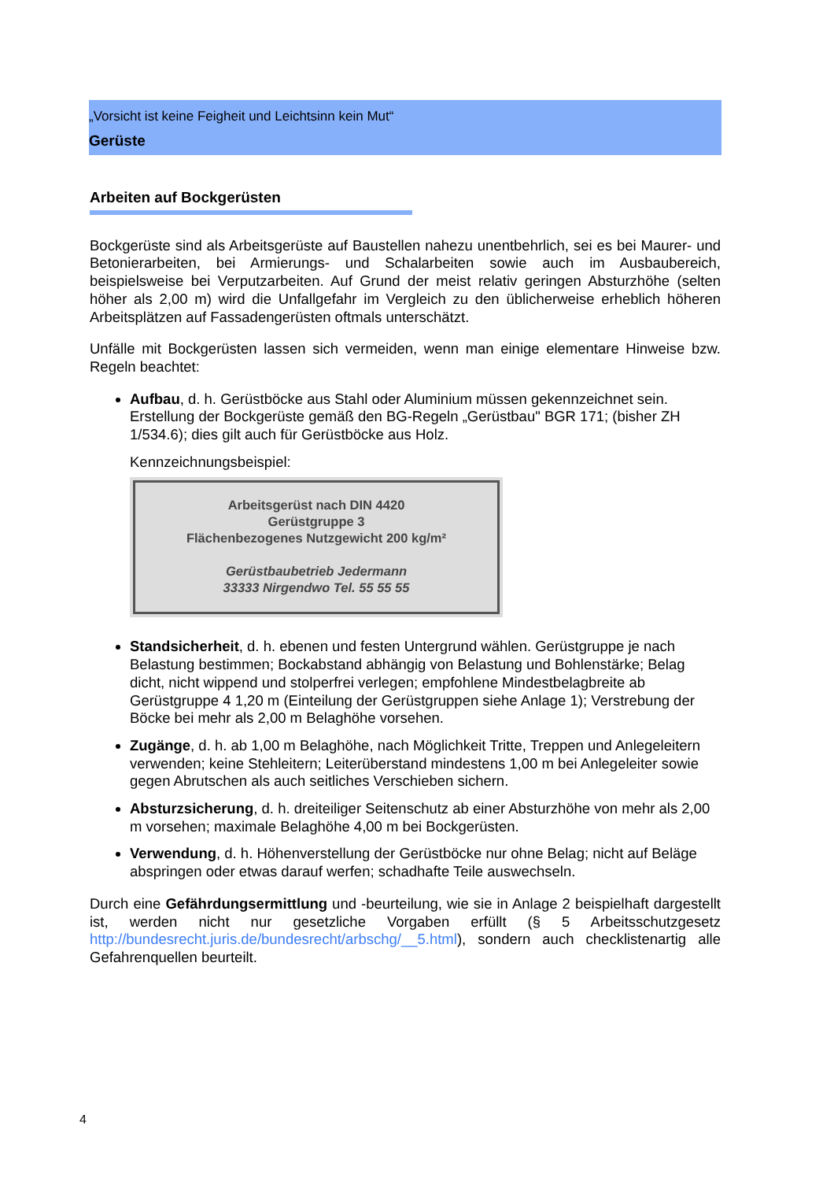„Vorsicht ist keine Feigheit und Leichtsinn kein Mut“
Gerüste
Arbeiten auf Bockgerüsten
Bockgerüste sind als Arbeitsgerüste auf Baustellen nahezu unentbehrlich, sei es bei Maurer- und Betonierarbeiten, bei Armierungs- und Schalarbeiten sowie auch im Ausbaubereich, beispielsweise bei Verputzarbeiten. Auf Grund der meist relativ geringen Absturzhöhe (selten höher als 2,00 m) wird die Unfallgefahr im Vergleich zu den üblicherweise erheblich höheren Arbeitsplätzen auf Fassadengerüsten oftmals unterschätzt.
Unfälle mit Bockgerüsten lassen sich vermeiden, wenn man einige elementare Hinweise bzw. Regeln beachtet:
Aufbau, d. h. Gerüstböcke aus Stahl oder Aluminium müssen gekennzeichnet sein. Erstellung der Bockgerüste gemäß den BG-Regeln „Gerüstbau" BGR 171; (bisher ZH 1/534.6); dies gilt auch für Gerüstböcke aus Holz.
Kennzeichnungsbeispiel:
Arbeitsgerüst nach DIN 4420
Gerüstgruppe 3
Flächenbezogenes Nutzgewicht 200 kg/m²
Gerüstbaubetrieb Jedermann
33333 Nirgendwo Tel. 55 55 55
Standsicherheit, d. h. ebenen und festen Untergrund wählen. Gerüstgruppe je nach Belastung bestimmen; Bockabstand abhängig von Belastung und Bohlenstärke; Belag dicht, nicht wippend und stolperfrei verlegen; empfohlene Mindestbelagbreite ab Gerüstgruppe 4 1,20 m (Einteilung der Gerüstgruppen siehe Anlage 1); Verstrebung der Böcke bei mehr als 2,00 m Belaghöhe vorsehen.
Zugänge, d. h. ab 1,00 m Belaghöhe, nach Möglichkeit Tritte, Treppen und Anlegeleitern verwenden; keine Stehleitern; Leiterüberstand mindestens 1,00 m bei Anlegeleiter sowie gegen Abrutschen als auch seitliches Verschieben sichern.
Absturzsicherung, d. h. dreiteiliger Seitenschutz ab einer Absturzhöhe von mehr als 2,00 m vorsehen; maximale Belaghöhe 4,00 m bei Bockgerüsten.
Verwendung, d. h. Höhenverstellung der Gerüstböcke nur ohne Belag; nicht auf Beläge abspringen oder etwas darauf werfen; schadhafte Teile auswechseln.
Durch eine Gefährdungsermittlung und -beurteilung, wie sie in Anlage 2 beispielhaft dargestellt ist, werden nicht nur gesetzliche Vorgaben erfüllt (§ 5 Arbeitsschutzgesetz http://bundesrecht.juris.de/bundesrecht/arbschg/__5.html), sondern auch checklistenartig alle Gefahrenquellen beurteilt.
4